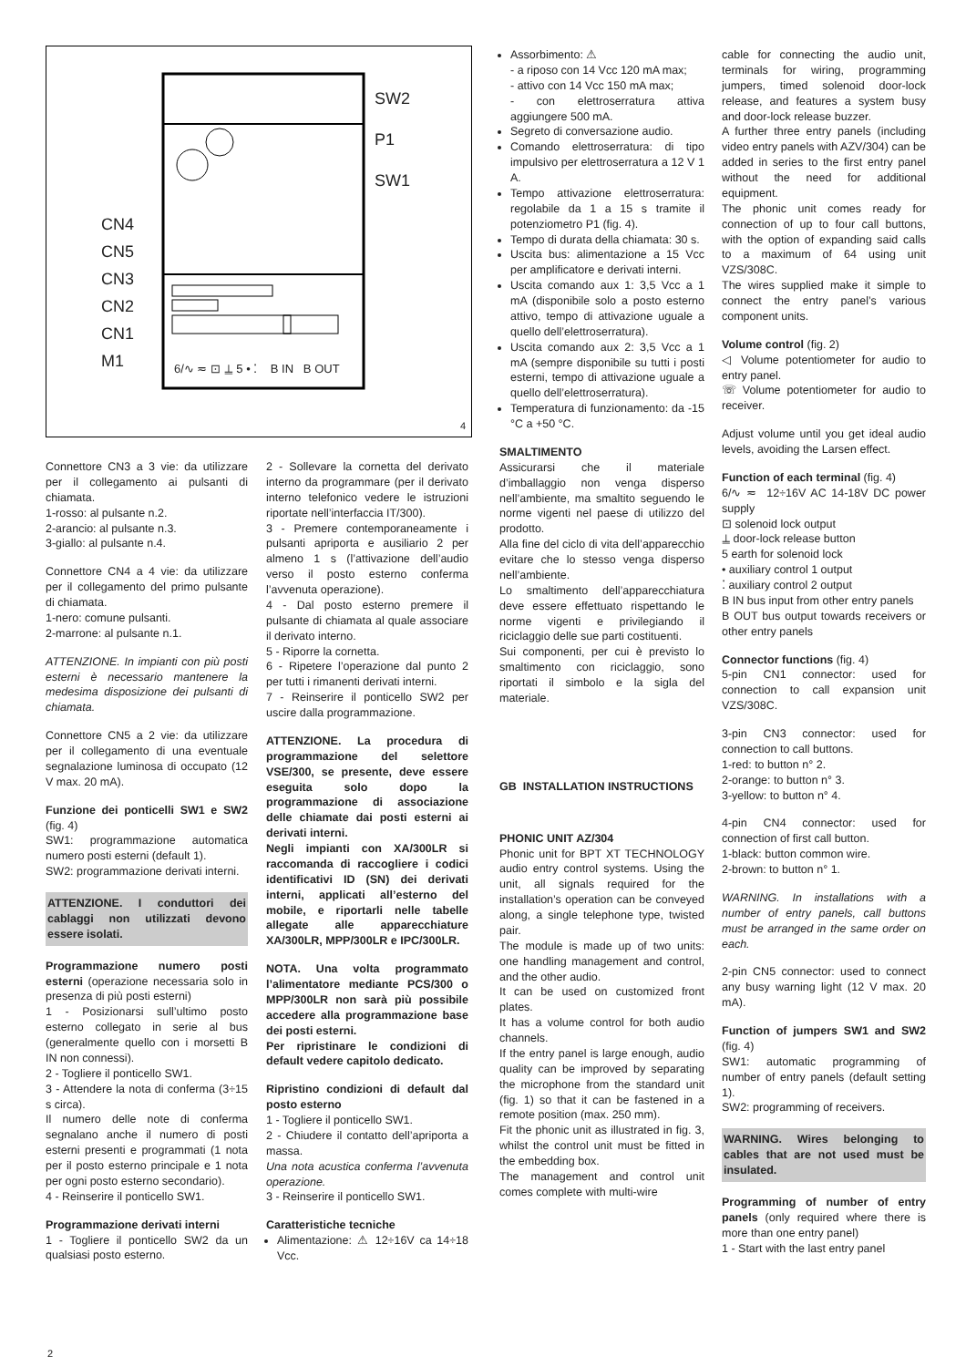SW2
P1
SW1
CN4
CN5
CN3
CN2
CN1
M1
6/∿ ≂ ⊡ ⍊ 5 • ⁚ B IN B OUT
4
Connettore CN3 a 3 vie: da utilizzare per il collegamento ai pulsanti di chiamata.
1-rosso: al pulsante n.2.
2-arancio: al pulsante n.3.
3-giallo: al pulsante n.4.
Connettore CN4 a 4 vie: da utilizzare per il collegamento del primo pulsante di chiamata.
1-nero: comune pulsanti.
2-marrone: al pulsante n.1.
ATTENZIONE. In impianti con più posti esterni è necessario mantenere la medesima disposizione dei pulsanti di chiamata.
Connettore CN5 a 2 vie: da utilizzare per il collegamento di una eventuale segnalazione luminosa di occupato (12 V max. 20 mA).
Funzione dei ponticelli SW1 e SW2 (fig. 4)
SW1: programmazione automatica numero posti esterni (default 1).
SW2: programmazione derivati interni.
ATTENZIONE. I conduttori dei cablaggi non utilizzati devono essere isolati.
Programmazione numero posti esterni (operazione necessaria solo in presenza di più posti esterni)
1 - Posizionarsi sull’ultimo posto esterno collegato in serie al bus (generalmente quello con i morsetti B IN non connessi).
2 - Togliere il ponticello SW1.
3 - Attendere la nota di conferma (3÷15 s circa).
Il numero delle note di conferma segnalano anche il numero di posti esterni presenti e programmati (1 nota per il posto esterno principale e 1 nota per ogni posto esterno secondario).
4 - Reinserire il ponticello SW1.
Programmazione derivati interni
1 - Togliere il ponticello SW2 da un qualsiasi posto esterno.
2 - Sollevare la cornetta del derivato interno da programmare (per il derivato interno telefonico vedere le istruzioni riportate nell’interfaccia IT/300).
3 - Premere contemporaneamente i pulsanti apriporta e ausiliario 2 per almeno 1 s (l’attivazione dell’audio verso il posto esterno conferma l’avvenuta operazione).
4 - Dal posto esterno premere il pulsante di chiamata al quale associare il derivato interno.
5 - Riporre la cornetta.
6 - Ripetere l’operazione dal punto 2 per tutti i rimanenti derivati interni.
7 - Reinserire il ponticello SW2 per uscire dalla programmazione.
ATTENZIONE. La procedura di programmazione del selettore VSE/300, se presente, deve essere eseguita solo dopo la programmazione di associazione delle chiamate dai posti esterni ai derivati interni.
Negli impianti con XA/300LR si raccomanda di raccogliere i codici identificativi ID (SN) dei derivati interni, applicati all’esterno del mobile, e riportarli nelle tabelle allegate alle apparecchiature XA/300LR, MPP/300LR e IPC/300LR.
NOTA. Una volta programmato l’alimentatore mediante PCS/300 o MPP/300LR non sarà più possibile accedere alla programmazione base dei posti esterni.
Per ripristinare le condizioni di default vedere capitolo dedicato.
Ripristino condizioni di default dal posto esterno
1 - Togliere il ponticello SW1.
2 - Chiudere il contatto dell’apriporta a massa.
Una nota acustica conferma l’avvenuta operazione.
3 - Reinserire il ponticello SW1.
Caratteristiche tecniche
Alimentazione: ⚠ 12÷16V ca 14÷18 Vcc.
Assorbimento: ⚠
- a riposo con 14 Vcc 120 mA max;
- attivo con 14 Vcc 150 mA max;
- con elettroserratura attiva aggiungere 500 mA.
Segreto di conversazione audio.
Comando elettroserratura: di tipo impulsivo per elettroserratura a 12 V 1 A.
Tempo attivazione elettroserratura: regolabile da 1 a 15 s tramite il potenziometro P1 (fig. 4).
Tempo di durata della chiamata: 30 s.
Uscita bus: alimentazione a 15 Vcc per amplificatore e derivati interni.
Uscita comando aux 1: 3,5 Vcc a 1 mA (disponibile solo a posto esterno attivo, tempo di attivazione uguale a quello dell’elettroserratura).
Uscita comando aux 2: 3,5 Vcc a 1 mA (sempre disponibile su tutti i posti esterni, tempo di attivazione uguale a quello dell’elettroserratura).
Temperatura di funzionamento: da -15 °C a +50 °C.
SMALTIMENTO
Assicurarsi che il materiale d’imballaggio non venga disperso nell’ambiente, ma smaltito seguendo le norme vigenti nel paese di utilizzo del prodotto.
Alla fine del ciclo di vita dell’apparecchio evitare che lo stesso venga disperso nell’ambiente.
Lo smaltimento dell’apparecchiatura deve essere effettuato rispettando le norme vigenti e privilegiando il riciclaggio delle sue parti costituenti.
Sui componenti, per cui è previsto lo smaltimento con riciclaggio, sono riportati il simbolo e la sigla del materiale.
GB INSTALLATION INSTRUCTIONS
PHONIC UNIT AZ/304
Phonic unit for BPT XT TECHNOLOGY audio entry control systems. Using the unit, all signals required for the installation’s operation can be conveyed along, a single telephone type, twisted pair.
The module is made up of two units: one handling management and control, and the other audio.
It can be used on customized front plates.
It has a volume control for both audio channels.
If the entry panel is large enough, audio quality can be improved by separating the microphone from the standard unit (fig. 1) so that it can be fastened in a remote position (max. 250 mm).
Fit the phonic unit as illustrated in fig. 3, whilst the control unit must be fitted in the embedding box.
The management and control unit comes complete with multi-wire
cable for connecting the audio unit, terminals for wiring, programming jumpers, timed solenoid door-lock release, and features a system busy and door-lock release buzzer.
A further three entry panels (including video entry panels with AZV/304) can be added in series to the first entry panel without the need for additional equipment.
The phonic unit comes ready for connection of up to four call buttons, with the option of expanding said calls to a maximum of 64 using unit VZS/308C.
The wires supplied make it simple to connect the entry panel’s various component units.
Volume control (fig. 2)
◁ Volume potentiometer for audio to entry panel.
☏ Volume potentiometer for audio to receiver.
Adjust volume until you get ideal audio levels, avoiding the Larsen effect.
Function of each terminal (fig. 4)
6/∿ ≂ 12÷16V AC 14-18V DC power supply
⊡ solenoid lock output
⍊ door-lock release button
5 earth for solenoid lock
• auxiliary control 1 output
⁚ auxiliary control 2 output
B IN bus input from other entry panels
B OUT bus output towards receivers or other entry panels
Connector functions (fig. 4)
5-pin CN1 connector: used for connection to call expansion unit VZS/308C.
3-pin CN3 connector: used for connection to call buttons.
1-red: to button n° 2.
2-orange: to button n° 3.
3-yellow: to button n° 4.
4-pin CN4 connector: used for connection of first call button.
1-black: button common wire.
2-brown: to button n° 1.
WARNING. In installations with a number of entry panels, call buttons must be arranged in the same order on each.
2-pin CN5 connector: used to connect any busy warning light (12 V max. 20 mA).
Function of jumpers SW1 and SW2 (fig. 4)
SW1: automatic programming of number of entry panels (default setting 1).
SW2: programming of receivers.
WARNING. Wires belonging to cables that are not used must be insulated.
Programming of number of entry panels (only required where there is more than one entry panel)
1 - Start with the last entry panel
2